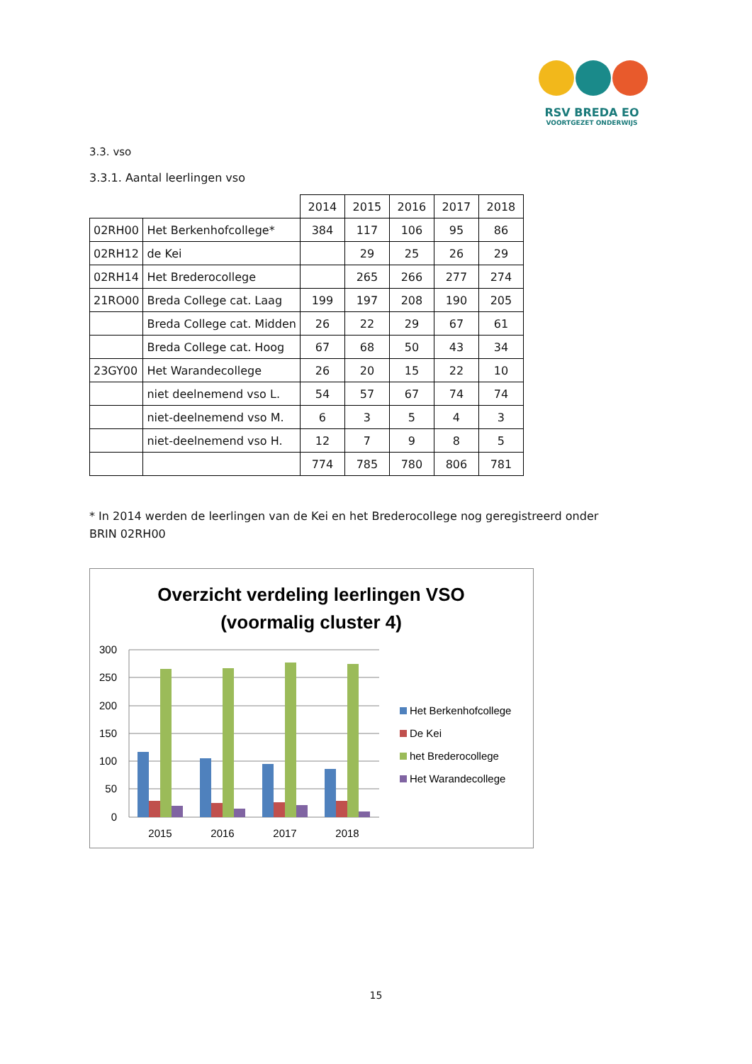RSV BREDA EO
VOORTGEZET ONDERWIJS
3.3. vso
3.3.1. Aantal leerlingen vso
| | | 2014 | 2015 | 2016 | 2017 | 2018 |
| 02RH00 | Het Berkenhofcollege* | 384 | 117 | 106 | 95 | 86 |
| 02RH12 | de Kei | | 29 | 25 | 26 | 29 |
| 02RH14 | Het Brederocollege | | 265 | 266 | 277 | 274 |
| 21RO00 | Breda College cat. Laag | 199 | 197 | 208 | 190 | 205 |
| | Breda College cat. Midden | 26 | 22 | 29 | 67 | 61 |
| | Breda College cat. Hoog | 67 | 68 | 50 | 43 | 34 |
| 23GY00 | Het Warandecollege | 26 | 20 | 15 | 22 | 10 |
| | niet deelnemend vso L. | 54 | 57 | 67 | 74 | 74 |
| | niet-deelnemend vso M. | 6 | 3 | 5 | 4 | 3 |
| | niet-deelnemend vso H. | 12 | 7 | 9 | 8 | 5 |
| | | 774 | 785 | 780 | 806 | 781 |
* In 2014 werden de leerlingen van de Kei en het Brederocollege nog geregistreerd onder BRIN 02RH00
Overzicht verdeling leerlingen VSO
(voormalig cluster 4)
300
250
200
150
100
50
0
2015
2016
2017
2018
Het Berkenhofcollege
De Kei
het Brederocollege
Het Warandecollege
15